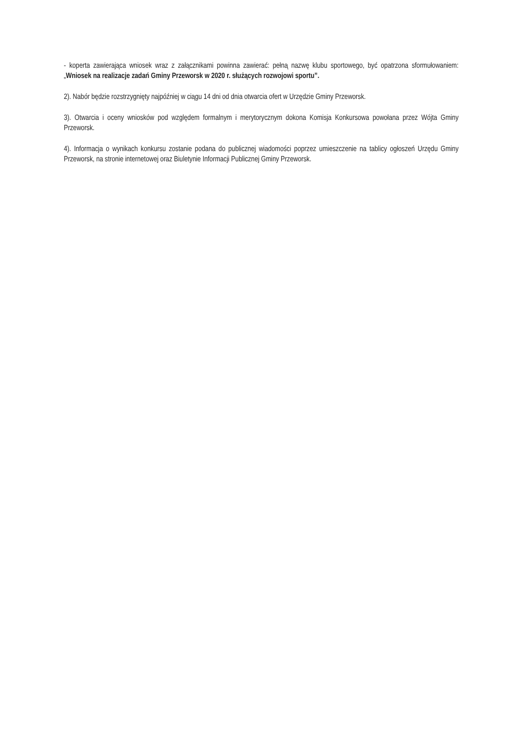- koperta zawierająca wniosek wraz z załącznikami powinna zawierać: pełną nazwę klubu sportowego, być opatrzona sformułowaniem: „Wniosek na realizacje zadań Gminy Przeworsk w 2020 r. służących rozwojowi sportu”.
2). Nabór będzie rozstrzygnięty najpóźniej w ciągu 14 dni od dnia otwarcia ofert w Urzędzie Gminy Przeworsk.
3). Otwarcia i oceny wniosków pod względem formalnym i merytorycznym dokona Komisja Konkursowa powołana przez Wójta Gminy Przeworsk.
4). Informacja o wynikach konkursu zostanie podana do publicznej wiadomości poprzez umieszczenie na tablicy ogłoszeń Urzędu Gminy Przeworsk, na stronie internetowej oraz Biuletynie Informacji Publicznej Gminy Przeworsk.